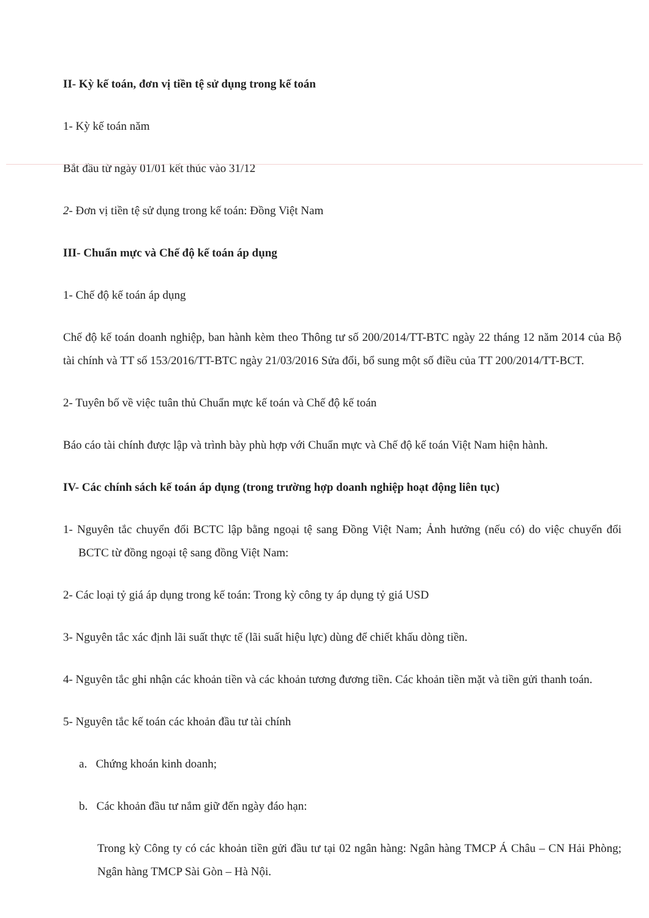II- Kỳ kế toán, đơn vị tiền tệ sử dụng trong kế toán
1- Kỳ kế toán năm
Bắt đầu từ ngày 01/01 kết thúc vào 31/12
2- Đơn vị tiền tệ sử dụng trong kế toán: Đồng Việt Nam
III- Chuẩn mực và Chế độ kế toán áp dụng
1- Chế độ kế toán áp dụng
Chế độ kế toán doanh nghiệp, ban hành kèm theo Thông tư số 200/2014/TT-BTC ngày 22 tháng 12 năm 2014 của Bộ tài chính và TT số 153/2016/TT-BTC ngày 21/03/2016 Sửa đổi, bổ sung một số điều của TT 200/2014/TT-BCT.
2- Tuyên bố về việc tuân thủ Chuẩn mực kế toán và Chế độ kế toán
Báo cáo tài chính được lập và trình bày phù hợp với Chuẩn mực và Chế độ kế toán Việt Nam hiện hành.
IV- Các chính sách kế toán áp dụng (trong trường hợp doanh nghiệp hoạt động liên tục)
1- Nguyên tắc chuyển đổi BCTC lập bằng ngoại tệ sang Đồng Việt Nam; Ảnh hưởng (nếu có) do việc chuyển đổi BCTC từ đồng ngoại tệ sang đồng Việt Nam:
2- Các loại tỷ giá áp dụng trong kế toán: Trong kỳ công ty áp dụng tỷ giá USD
3- Nguyên tắc xác định lãi suất thực tế (lãi suất hiệu lực) dùng để chiết khấu dòng tiền.
4- Nguyên tắc ghi nhận các khoản tiền và các khoản tương đương tiền. Các khoản tiền mặt và tiền gửi thanh toán.
5- Nguyên tắc kế toán các khoản đầu tư tài chính
a. Chứng khoán kinh doanh;
b. Các khoản đầu tư nắm giữ đến ngày đáo hạn:
Trong kỳ Công ty có các khoản tiền gửi đầu tư tại 02 ngân hàng: Ngân hàng TMCP Á Châu – CN Hải Phòng; Ngân hàng TMCP Sài Gòn – Hà Nội.